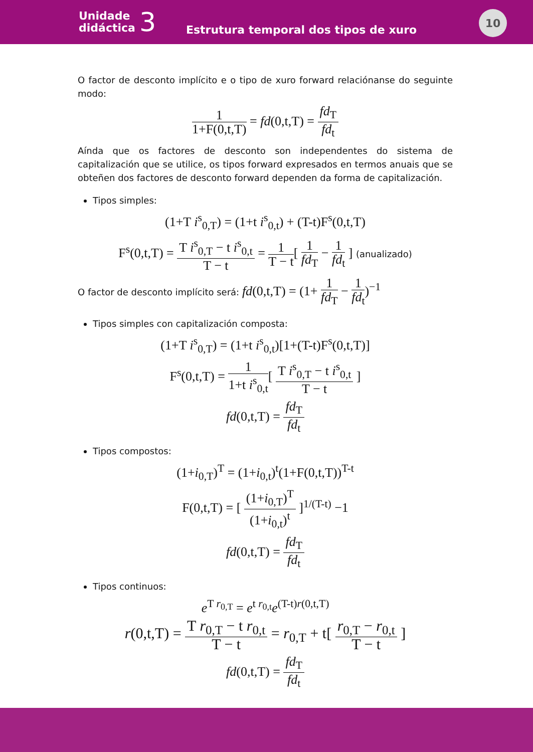Unidade
didáctica
3
Estrutura temporal dos tipos de xuro
10
O factor de desconto implícito e o tipo de xuro forward relaciónanse do seguinte modo:
1 1+F(0,t,T) = fd(0,t,T) = fd<sub>T</sub> fd<sub>t</sub>
Aínda que os factores de desconto son independentes do sistema de capitalización que se utilice, os tipos forward expresados en termos anuais que se obteñen dos factores de desconto forward dependen da forma de capitalización.
Tipos simples:
(1+T i<sup>s</sup><sub>0,T</sub>) = (1+t i<sup>s</sup><sub>0,t</sub>) + (T-t)F<sup>s</sup>(0,t,T)
F<sup>s</sup>(0,t,T) = T i<sup>s</sup><sub>0,T</sub> − t i<sup>s</sup><sub>0,t</sub> T − t = 1 T − t[ 1 fd<sub>T</sub> − 1 fd<sub>t</sub> ] (anualizado)
O factor de desconto implícito será: fd(0,t,T) = (1+ 1 fd<sub>T</sub> − 1 fd<sub>t</sub>)<sup>−1</sup>
Tipos simples con capitalización composta:
(1+T i<sup>s</sup><sub>0,T</sub>) = (1+t i<sup>s</sup><sub>0,t</sub>)[1+(T-t)F<sup>s</sup>(0,t,T)]
F<sup>s</sup>(0,t,T) = 1 1+t i<sup>s</sup><sub>0,t</sub>[ T i<sup>s</sup><sub>0,T</sub> − t i<sup>s</sup><sub>0,t</sub> T − t ]
fd(0,t,T) = fd<sub>T</sub> fd<sub>t</sub>
Tipos compostos:
(1+i<sub>0,T</sub>)<sup>T</sup> = (1+i<sub>0,t</sub>)<sup>t</sup>(1+F(0,t,T))<sup>T-t</sup>
F(0,t,T) = [ (1+i<sub>0,T</sub>)<sup>T</sup> (1+i<sub>0,t</sub>)<sup>t</sup> ]<sup>1/(T-t)</sup> −1
fd(0,t,T) = fd<sub>T</sub> fd<sub>t</sub>
Tipos continuos:
e<sup>T r<sub>0,T</sub></sup> = e<sup>t r<sub>0,t</sub></sup>e<sup>(T-t)r(0,t,T)</sup>
r(0,t,T) = T r<sub>0,T</sub> − t r<sub>0,t</sub> T − t = r<sub>0,T</sub> + t[ r<sub>0,T</sub> − r<sub>0,t</sub> T − t ]
fd(0,t,T) = fd<sub>T</sub> fd<sub>t</sub>